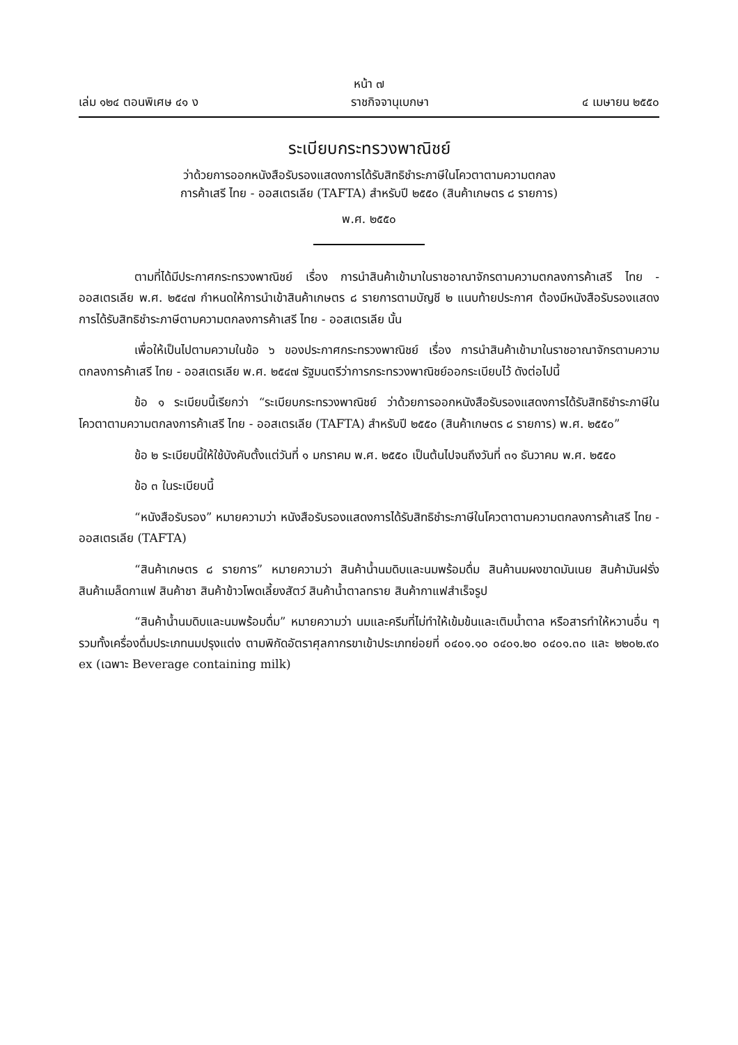หน้า ๗
เล่ม ๑๒๔ ตอนพิเศษ ๔๑ ง ราชกิจจานุเบกษา ๔ เมษายน ๒๕๕๐
ระเบียบกระทรวงพาณิชย์
ว่าด้วยการออกหนังสือรับรองแสดงการได้รับสิทธิชำระภาษีในโควตาตามความตกลง
การค้าเสรี ไทย - ออสเตรเลีย (TAFTA) สำหรับปี ๒๕๕๐ (สินค้าเกษตร ๘ รายการ)
พ.ศ. ๒๕๕๐
ตามที่ได้มีประกาศกระทรวงพาณิชย์ เรื่อง การนำสินค้าเข้ามาในราชอาณาจักรตามความตกลงการค้าเสรี ไทย - ออสเตรเลีย พ.ศ. ๒๕๔๗ กำหนดให้การนำเข้าสินค้าเกษตร ๘ รายการตามบัญชี ๒ แนบท้ายประกาศ ต้องมีหนังสือรับรองแสดงการได้รับสิทธิชำระภาษีตามความตกลงการค้าเสรี ไทย - ออสเตรเลีย นั้น
เพื่อให้เป็นไปตามความในข้อ ๖ ของประกาศกระทรวงพาณิชย์ เรื่อง การนำสินค้าเข้ามาในราชอาณาจักรตามความตกลงการค้าเสรี ไทย - ออสเตรเลีย พ.ศ. ๒๕๔๗ รัฐมนตรีว่าการกระทรวงพาณิชย์ออกระเบียบไว้ ดังต่อไปนี้
ข้อ ๑ ระเบียบนี้เรียกว่า “ระเบียบกระทรวงพาณิชย์ ว่าด้วยการออกหนังสือรับรองแสดงการได้รับสิทธิชำระภาษีในโควตาตามความตกลงการค้าเสรี ไทย - ออสเตรเลีย (TAFTA) สำหรับปี ๒๕๕๐ (สินค้าเกษตร ๘ รายการ) พ.ศ. ๒๕๕๐”
ข้อ ๒ ระเบียบนี้ให้ใช้บังคับตั้งแต่วันที่ ๑ มกราคม พ.ศ. ๒๕๕๐ เป็นต้นไปจนถึงวันที่ ๓๑ ธันวาคม พ.ศ. ๒๕๕๐
ข้อ ๓ ในระเบียบนี้
“หนังสือรับรอง” หมายความว่า หนังสือรับรองแสดงการได้รับสิทธิชำระภาษีในโควตาตามความตกลงการค้าเสรี ไทย - ออสเตรเลีย (TAFTA)
“สินค้าเกษตร ๘ รายการ” หมายความว่า สินค้าน้ำนมดิบและนมพร้อมดื่ม สินค้านมผงขาดมันเนย สินค้ามันฝรั่ง สินค้าเมล็ดกาแฟ สินค้าชา สินค้าข้าวโพดเลี้ยงสัตว์ สินค้าน้ำตาลทราย สินค้ากาแฟสำเร็จรูป
“สินค้าน้ำนมดิบและนมพร้อมดื่ม” หมายความว่า นมและครีมที่ไม่ทำให้เข้มข้นและเติมน้ำตาล หรือสารทำให้หวานอื่น ๆ รวมทั้งเครื่องดื่มประเภทนมปรุงแต่ง ตามพิกัดอัตราศุลกากรขาเข้าประเภทย่อยที่ ๐๔๐๑.๑๐ ๐๔๐๑.๒๐ ๐๔๐๑.๓๐ และ ๒๒๐๒.๙๐ ex (เฉพาะ Beverage containing milk)